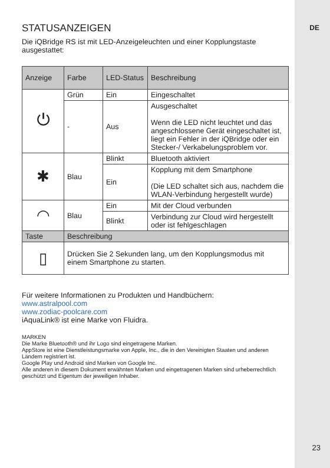DE
STATUSANZEIGEN
Die iQBridge RS ist mit LED-Anzeigeleuchten und einer Kopplungstaste ausgestattet:
| Anzeige | Farbe | LED-Status | Beschreibung |
| --- | --- | --- | --- |
| ⏻ | Grün | Ein | Eingeschaltet |
| | - | Aus | Ausgeschaltet Wenn die LED nicht leuchtet und das angeschlossene Gerät eingeschaltet ist, liegt ein Fehler in der iQBridge oder ein Stecker-/ Verkabelungsproblem vor. |
| ✱ | Blau | Blinkt | Bluetooth aktiviert |
| | | Ein | Kopplung mit dem Smartphone (Die LED schaltet sich aus, nachdem die WLAN-Verbindung hergestellt wurde) |
| ◠ | Blau | Ein | Mit der Cloud verbunden |
| | | Blinkt | Verbindung zur Cloud wird hergestellt oder ist fehlgeschlagen |
| Taste | Beschreibung | | |
| ▯ | Drücken Sie 2 Sekunden lang, um den Kopplungsmodus mit einem Smartphone zu starten. | | |
Für weitere Informationen zu Produkten und Handbüchern:
www.astralpool.com
www.zodiac-poolcare.com
iAquaLink® ist eine Marke von Fluidra.
MARKEN
Die Marke Bluetooth® und ihr Logo sind eingetragene Marken.
AppStore ist eine Dienstleistungsmarke von Apple, Inc., die in den Vereinigten Staaten und anderen Ländern registriert ist.
Google Play und Android sind Marken von Google Inc.
Alle anderen in diesem Dokument erwähnten Marken und eingetragenen Marken sind urheberrechtlich geschützt und Eigentum der jeweiligen Inhaber.
23